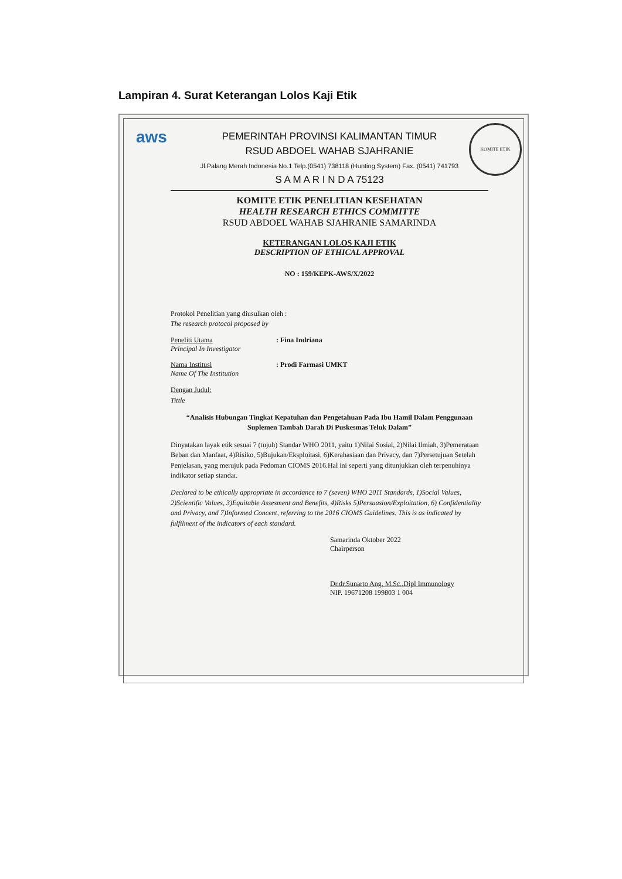Lampiran 4. Surat Keterangan Lolos Kaji Etik
aws
KOMITE ETIK
PEMERINTAH PROVINSI KALIMANTAN TIMUR
RSUD ABDOEL WAHAB SJAHRANIE
Jl.Palang Merah Indonesia No.1 Telp.(0541) 738118 (Hunting System) Fax. (0541) 741793
S A M A R I N D A 75123
KOMITE ETIK PENELITIAN KESEHATAN
HEALTH RESEARCH ETHICS COMMITTE
RSUD ABDOEL WAHAB SJAHRANIE SAMARINDA
KETERANGAN LOLOS KAJI ETIK
DESCRIPTION OF ETHICAL APPROVAL
NO : 159/KEPK-AWS/X/2022
Protokol Penelitian yang diusulkan oleh :
The research protocol proposed by
Peneliti Utama
Principal In Investigator
: Fina Indriana
Nama Institusi
Name Of The Institution
: Prodi Farmasi UMKT
Dengan Judul:
Tittle
“Analisis Hubungan Tingkat Kepatuhan dan Pengetahuan Pada Ibu Hamil Dalam Penggunaan Suplemen Tambah Darah Di Puskesmas Teluk Dalam”
Dinyatakan layak etik sesuai 7 (tujuh) Standar WHO 2011, yaitu 1)Nilai Sosial, 2)Nilai Ilmiah, 3)Pemerataan Beban dan Manfaat, 4)Risiko, 5)Bujukan/Eksploitasi, 6)Kerahasiaan dan Privacy, dan 7)Persetujuan Setelah Penjelasan, yang merujuk pada Pedoman CIOMS 2016.Hal ini seperti yang ditunjukkan oleh terpenuhinya indikator setiap standar.
Declared to be ethically appropriate in accordance to 7 (seven) WHO 2011 Standards, 1)Social Values, 2)Scientific Values, 3)Equitable Assesment and Benefits, 4)Risks 5)Persuasion/Exploitation, 6) Confidentiality and Privacy, and 7)Informed Concent, referring to the 2016 CIOMS Guidelines. This is as indicated by fulfilment of the indicators of each standard.
Samarinda Oktober 2022
Chairperson
Dr.dr.Sunarto Ang, M.Sc.,Dipl Immunology
NIP. 19671208 199803 1 004